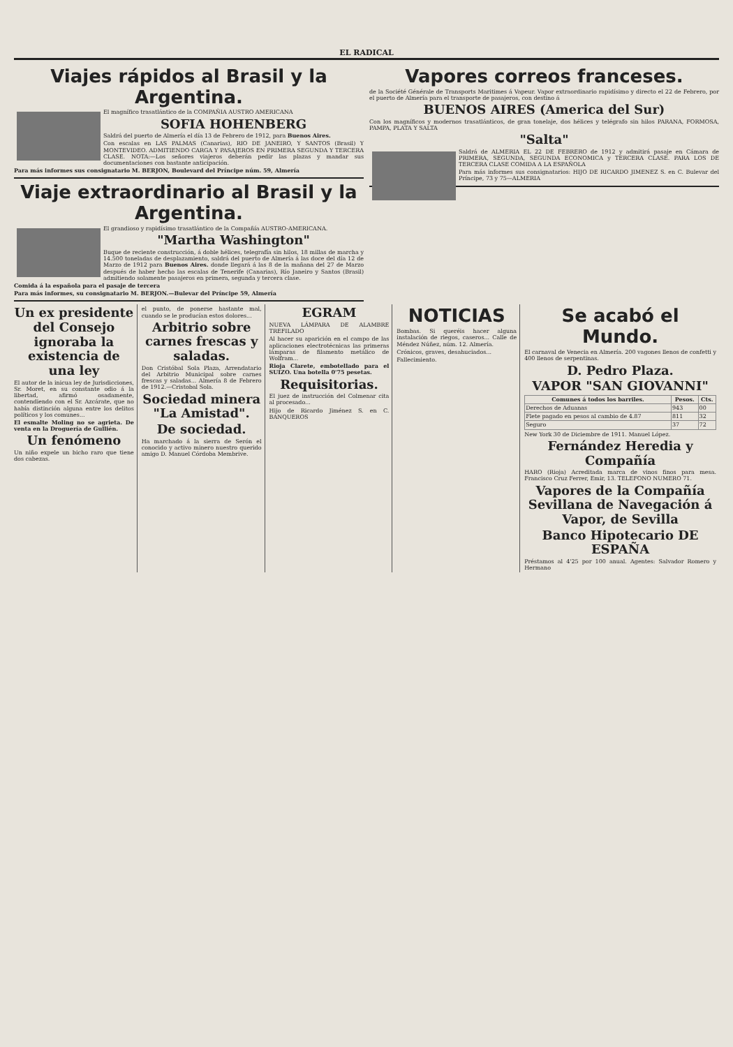EL RADICAL
Viajes rápidos al Brasil y la Argentina.
El magnífico trasatlántico de la COMPAÑIA AUSTRO AMERICANA
SOFIA HOHENBERG
Saldrá del puerto de Almería el día 13 de Febrero de 1912, para Buenos Aires.
Con escalas en LAS PALMAS (Canarias), RIO DE JANEIRO, Y SANTOS (Brasil) Y MONTEVIDEO. ADMITIENDO CARGA Y PASAJEROS EN PRIMERA SEGUNDA Y TERCERA CLASE. NOTA:—Los señores viajeros deberán pedir las plazas y mandar sus documentaciones con bastante anticipación.
Para más informes sus consignatario M. BERJON, Boulevard del Príncipe núm. 59, Almería
Viaje extraordinario al Brasil y la Argentina.
El grandioso y rapidísimo trasatlántico de la Compañía AUSTRO-AMERICANA.
"Martha Washington"
Buque de reciente construcción, á doble hélices, telegrafía sin hilos, 18 millas de marcha y 14.500 toneladas de desplazamiento, saldrá del puerto de Almería á las doce del día 12 de Marzo de 1912 para Buenos Aires. donde llegará á las 8 de la mañana del 27 de Marzo después de haber hecho las escalas de Tenerife (Canarias), Río Janeiro y Santos (Brasil) admitiendo solamente pasajeros en primera, segunda y tercera clase.
Comida á la española para el pasaje de tercera
Para más informes, su consignatario M. BERJON.—Bulevar del Príncipe 59, Almería
Vapores correos franceses.
de la Société Générale de Transports Maritimes á Vapeur. Vapor extraordinario rapidísimo y directo el 22 de Febrero, por el puerto de Almería para el transporte de pasajeros, con destino á
BUENOS AIRES (America del Sur)
Con los magníficos y modernos trasatlánticos, de gran tonelaje, dos hélices y telégrafo sin hilos PARANA, FORMOSA, PAMPA, PLATA Y SALTA
"Salta"
Saldrá de ALMERIA EL 22 DE FEBRERO de 1912 y admitirá pasaje en Cámara de PRIMERA, SEGUNDA, SEGUNDA ECONOMICA y TERCERA CLASE. PARA LOS DE TERCERA CLASE COMIDA A LA ESPAÑOLA
Para más informes sus consignatarios: HIJO DE RICARDO JIMENEZ S. en C. Bulevar del Príncipe, 73 y 75—ALMERIA
Un ex presidente del Consejo ignoraba la existencia de una ley
El autor de la inicua ley de Jurisdicciones, Sr. Moret, en su constante odio á la libertad, afirmó osadamente, contendiendo con el Sr. Azcárate, que no había distinción alguna entre los delitos políticos y los comunes...
El esmalte Moling no se agrieta. De venta en la Droguería de Gullién.
Un fenómeno
Un niño expele un bicho raro que tiene dos cabezas.
el punto, de ponerse hastante mal, cuando se le producían estos dolores...
Arbitrio sobre carnes frescas y saladas.
Don Cristóbal Sola Plaza, Arrendatario del Arbitrio Municipal sobre carnes frescas y saladas... Almería 8 de Febrero de 1912.—Cristobal Sola.
Sociedad minera "La Amistad".
De sociedad.
Ha marchado á la sierra de Serón el conocido y activo minero nuestro querido amigo D. Manuel Córdoba Membrive.
EGRAM
NUEVA LÁMPARA DE ALAMBRE TREFILADO
Al hacer su aparición en el campo de las aplicaciones electrotécnicas las primeras lámparas de filamento metálico de Wolfram...
Rioja Clarete, embotellado para el SUIZO. Una botella 0'75 pesetas.
Requisitorias.
El juez de instrucción del Colmenar cita al procesado...
Hijo de Ricardo Jiménez S. en C. BANQUEROS
NOTICIAS
Bombas. Si queréis hacer alguna instalación de riegos, caseros... Calle de Méndez Núñez, núm. 12. Almería.
Crónicos, graves, desahuciados...
Fallecimiento.
Se acabó el Mundo.
El carnaval de Venecia en Almería. 200 vagones llenos de confetti y 400 llenos de serpentinas.
D. Pedro Plaza.
VAPOR "SAN GIOVANNI"
| Comunes á todos los barriles. | Pesos. | Cts. |
| --- | --- | --- |
| Derechos de Aduanas | 943 | 00 |
| Flete pagado en pesos al cambio de 4.87 | 811 | 32 |
| Seguro | 37 | 72 |
New York 30 de Diciembre de 1911. Manuel López.
Fernández Heredia y Compañía
HARO (Rioja) Acreditada marca de vinos finos para mesa. Francisco Cruz Ferrer, Emir, 13. TELEFONO NUMERO 71.
Vapores de la Compañía Sevillana de Navegación á Vapor, de Sevilla
Banco Hipotecario DE ESPAÑA
Préstamos al 4'25 por 100 anual. Agentes: Salvador Romero y Hermano